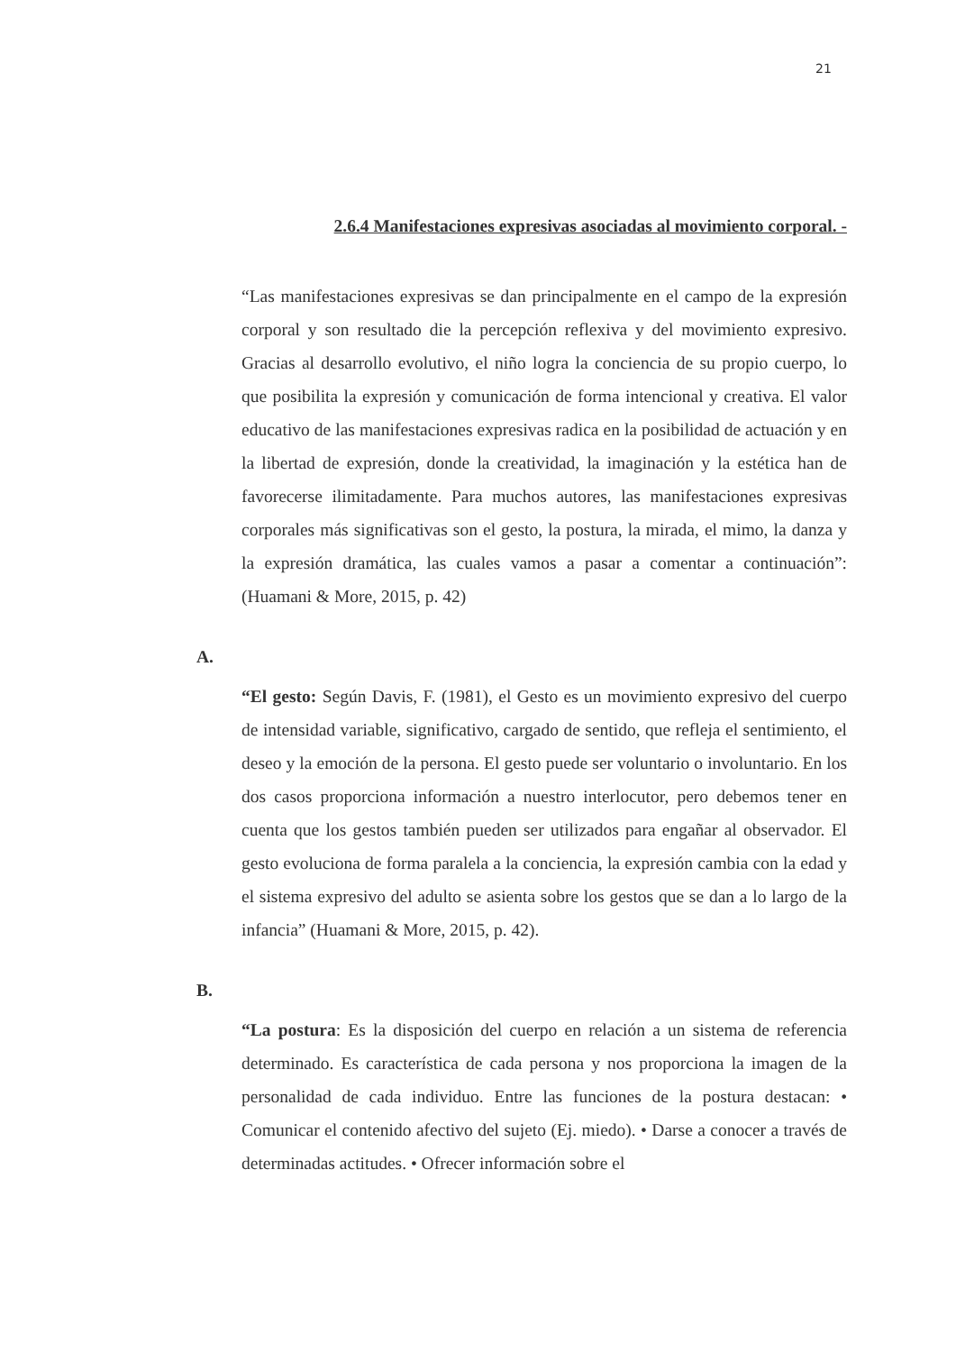21
2.6.4 Manifestaciones expresivas asociadas al movimiento corporal. -
“Las manifestaciones expresivas se dan principalmente en el campo de la expresión corporal y son resultado die la percepción reflexiva y del movimiento expresivo. Gracias al desarrollo evolutivo, el niño logra la conciencia de su propio cuerpo, lo que posibilita la expresión y comunicación de forma intencional y creativa. El valor educativo de las manifestaciones expresivas radica en la posibilidad de actuación y en la libertad de expresión, donde la creatividad, la imaginación y la estética han de favorecerse ilimitadamente. Para muchos autores, las manifestaciones expresivas corporales más significativas son el gesto, la postura, la mirada, el mimo, la danza y la expresión dramática, las cuales vamos a pasar a comentar a continuación”: (Huamani & More, 2015, p. 42)
A.
“El gesto: Según Davis, F. (1981), el Gesto es un movimiento expresivo del cuerpo de intensidad variable, significativo, cargado de sentido, que refleja el sentimiento, el deseo y la emoción de la persona. El gesto puede ser voluntario o involuntario. En los dos casos proporciona información a nuestro interlocutor, pero debemos tener en cuenta que los gestos también pueden ser utilizados para engañar al observador. El gesto evoluciona de forma paralela a la conciencia, la expresión cambia con la edad y el sistema expresivo del adulto se asienta sobre los gestos que se dan a lo largo de la infancia” (Huamani & More, 2015, p. 42).
B.
“La postura: Es la disposición del cuerpo en relación a un sistema de referencia determinado. Es característica de cada persona y nos proporciona la imagen de la personalidad de cada individuo. Entre las funciones de la postura destacan: • Comunicar el contenido afectivo del sujeto (Ej. miedo). • Darse a conocer a través de determinadas actitudes. • Ofrecer información sobre el